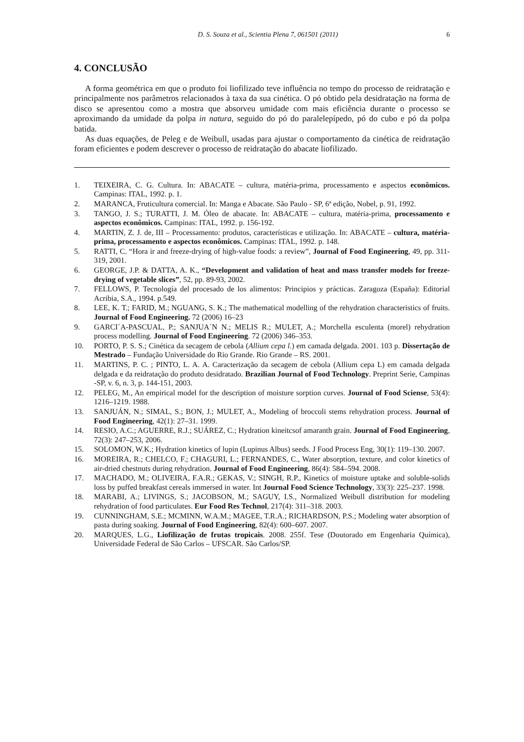D. S. Souza et al., Scientia Plena 7, 061501 (2011) 6
4. CONCLUSÃO
A forma geométrica em que o produto foi liofilizado teve influência no tempo do processo de reidratação e principalmente nos parâmetros relacionados à taxa da sua cinética. O pó obtido pela desidratação na forma de disco se apresentou como a mostra que absorveu umidade com mais eficiência durante o processo se aproximando da umidade da polpa in natura, seguido do pó do paralelepípedo, pó do cubo e pó da polpa batida.
As duas equações, de Peleg e de Weibull, usadas para ajustar o comportamento da cinética de reidratação foram eficientes e podem descrever o processo de reidratação do abacate liofilizado.
1. TEIXEIRA, C. G. Cultura. In: ABACATE – cultura, matéria-prima, processamento e aspectos econômicos. Campinas: ITAL, 1992. p. 1.
2. MARANCA, Fruticultura comercial. In: Manga e Abacate. São Paulo - SP, 6ª edição, Nobel, p. 91, 1992.
3. TANGO, J. S.; TURATTI, J. M. Óleo de abacate. In: ABACATE – cultura, matéria-prima, processamento e aspectos econômicos. Campinas: ITAL, 1992. p. 156-192.
4. MARTIN, Z. J. de, III – Processamento: produtos, características e utilização. In: ABACATE – cultura, matéria-prima, processamento e aspectos econômicos. Campinas: ITAL, 1992. p. 148.
5. RATTI, C. “Hora ir and freeze-drying of high-value foods: a review”, Journal of Food Engineering, 49, pp. 311-319, 2001.
6. GEORGE, J.P. & DATTA, A. K., “Development and validation of heat and mass transfer models for freeze-drying of vegetable slices”, 52, pp. 89-93, 2002.
7. FELLOWS, P. Tecnología del procesado de los alimentos: Principios y prácticas. Zaragoza (España): Editorial Acribia, S.A., 1994. p.549.
8. LEE, K. T.; FARID, M.; NGUANG, S. K.; The mathematical modelling of the rehydration characteristics of fruits. Journal of Food Engineering. 72 (2006) 16–23
9. GARCI´A-PASCUAL, P.; SANJUA´N N.; MELIS R.; MULET, A.; Morchella esculenta (morel) rehydration process modelling. Journal of Food Engineering. 72 (2006) 346–353.
10. PORTO, P. S. S.; Cinética da secagem de cebola (Allium cepa l.) em camada delgada. 2001. 103 p. Dissertação de Mestrado – Fundação Universidade do Rio Grande. Rio Grande – RS. 2001.
11. MARTINS, P. C. ; PINTO, L. A. A. Caracterização da secagem de cebola (Allium cepa L) em camada delgada delgada e da reidratação do produto desidratado. Brazilian Journal of Food Technology. Preprint Serie, Campinas -SP, v. 6, n. 3, p. 144-151, 2003.
12. PELEG, M., An empirical model for the description of moisture sorption curves. Journal of Food Sciense, 53(4): 1216–1219. 1988.
13. SANJUÁN, N.; SIMAL, S.; BON, J.; MULET, A., Modeling of broccoli stems rehydration process. Journal of Food Engineering, 42(1): 27–31. 1999.
14. RESIO, A.C.; AGUERRE, R.J.; SUÁREZ, C.; Hydration kineitcsof amaranth grain. Journal of Food Engineering, 72(3): 247–253, 2006.
15. SOLOMON, W.K.; Hydration kinetics of lupin (Lupinus Albus) seeds. J Food Process Eng, 30(1): 119–130. 2007.
16. MOREIRA, R.; CHELCO, F.; CHAGURI, L.; FERNANDES, C., Water absorption, texture, and color kinetics of air-dried chestnuts during rehydration. Journal of Food Engineering, 86(4): 584–594. 2008.
17. MACHADO, M.; OLIVEIRA, F.A.R.; GEKAS, V.; SINGH, R.P., Kinetics of moisture uptake and soluble-solids loss by puffed breakfast cereals immersed in water. Int Journal Food Science Technology, 33(3): 225–237. 1998.
18. MARABI, A.; LIVINGS, S.; JACOBSON, M.; SAGUY, I.S., Normalized Weibull distribution for modeling rehydration of food particulates. Eur Food Res Technol, 217(4): 311–318. 2003.
19. CUNNINGHAM, S.E.; MCMINN, W.A.M.; MAGEE, T.R.A.; RICHARDSON, P.S.; Modeling water absorption of pasta during soaking. Journal of Food Engineering, 82(4): 600–607. 2007.
20. MARQUES, L.G., Liofilização de frutas tropicais. 2008. 255f. Tese (Doutorado em Engenharia Química), Universidade Federal de São Carlos – UFSCAR. São Carlos/SP.